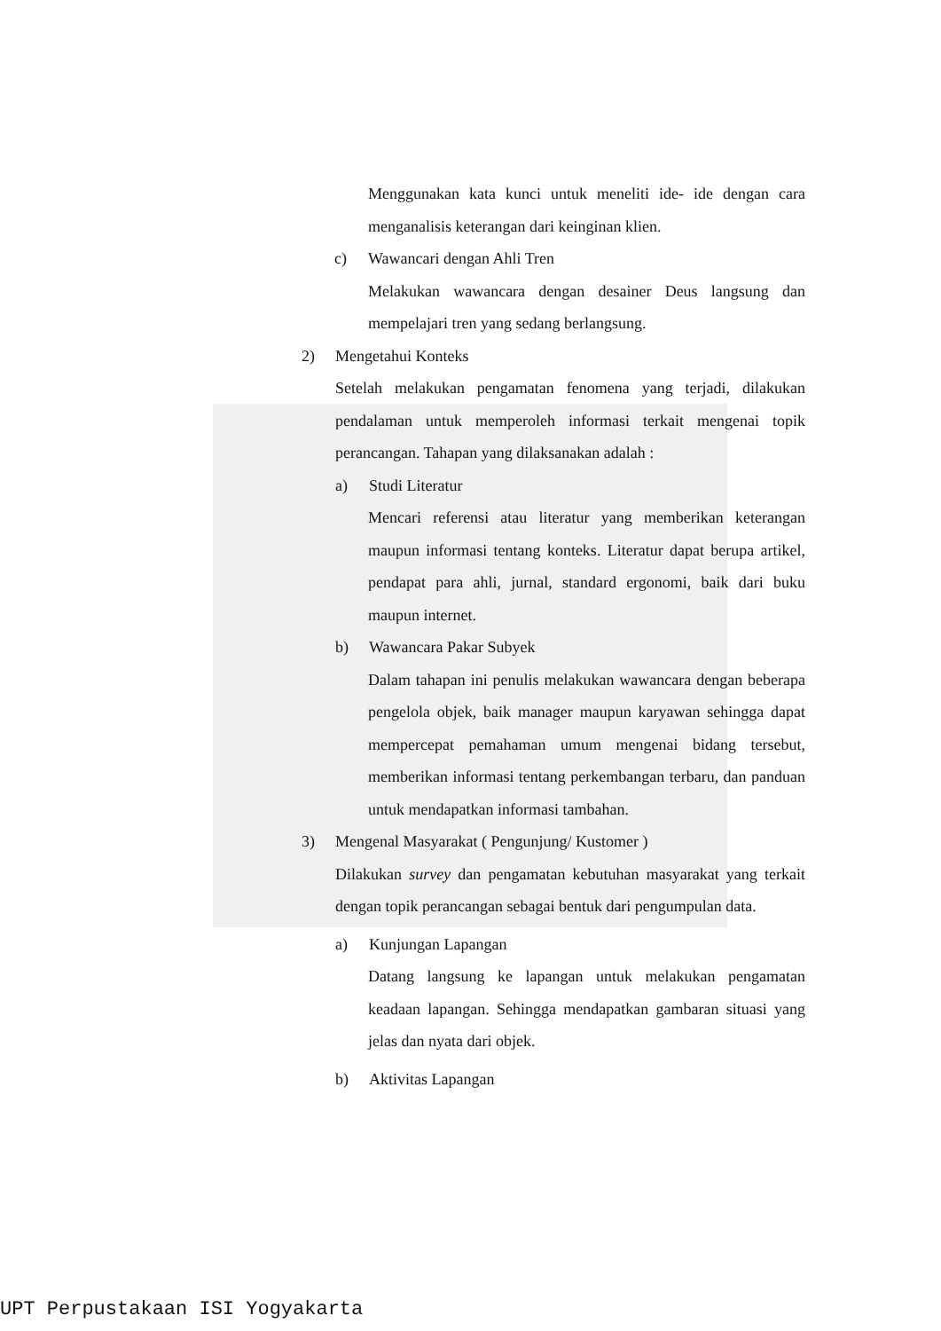Menggunakan kata kunci untuk meneliti ide- ide dengan cara menganalisis keterangan dari keinginan klien.
c) Wawancari dengan Ahli Tren
Melakukan wawancara dengan desainer Deus langsung dan mempelajari tren yang sedang berlangsung.
2) Mengetahui Konteks
Setelah melakukan pengamatan fenomena yang terjadi, dilakukan pendalaman untuk memperoleh informasi terkait mengenai topik perancangan. Tahapan yang dilaksanakan adalah :
a) Studi Literatur
Mencari referensi atau literatur yang memberikan keterangan maupun informasi tentang konteks. Literatur dapat berupa artikel, pendapat para ahli, jurnal, standard ergonomi, baik dari buku maupun internet.
b) Wawancara Pakar Subyek
Dalam tahapan ini penulis melakukan wawancara dengan beberapa pengelola objek, baik manager maupun karyawan sehingga dapat mempercepat pemahaman umum mengenai bidang tersebut, memberikan informasi tentang perkembangan terbaru, dan panduan untuk mendapatkan informasi tambahan.
3) Mengenal Masyarakat ( Pengunjung/ Kustomer )
Dilakukan survey dan pengamatan kebutuhan masyarakat yang terkait dengan topik perancangan sebagai bentuk dari pengumpulan data.
a) Kunjungan Lapangan
Datang langsung ke lapangan untuk melakukan pengamatan keadaan lapangan. Sehingga mendapatkan gambaran situasi yang jelas dan nyata dari objek.
b) Aktivitas Lapangan
UPT Perpustakaan ISI Yogyakarta